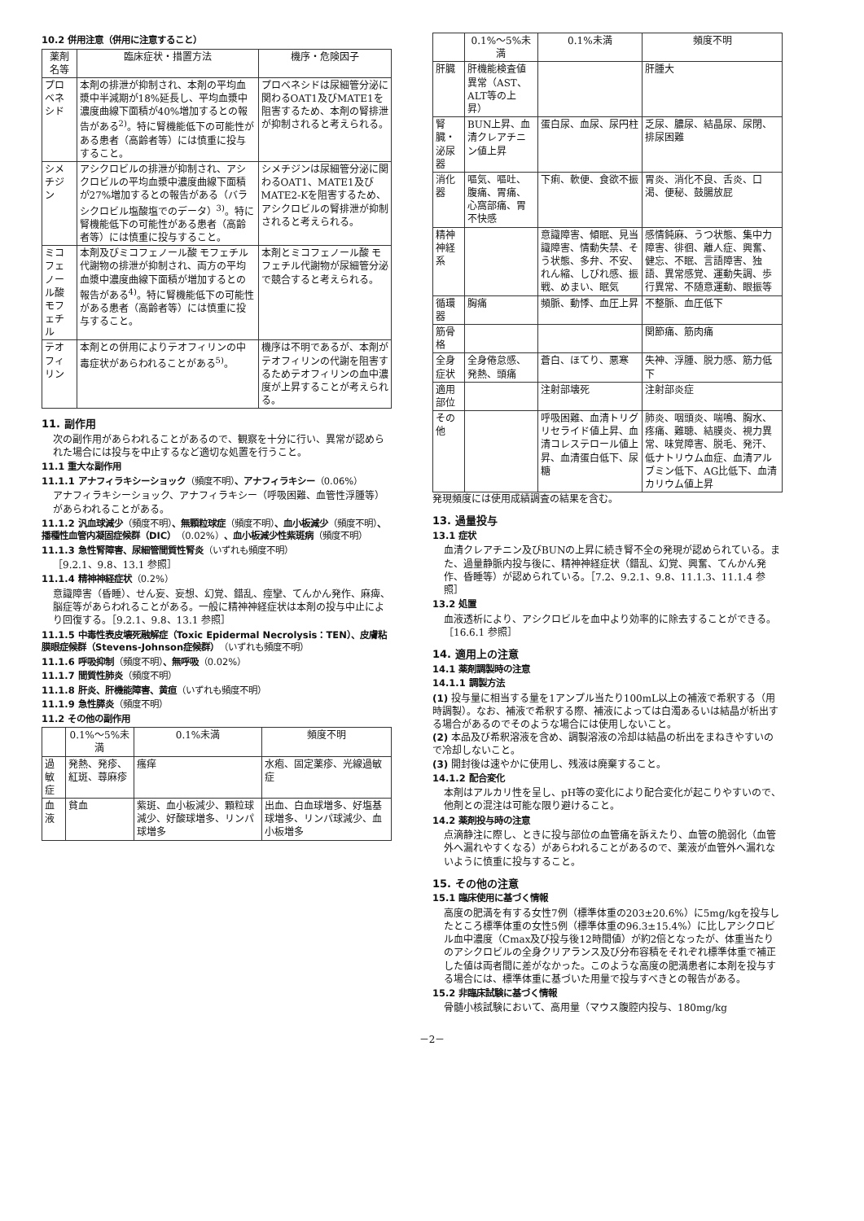10.2 併用注意（併用に注意すること）
| 薬剤名等 | 臨床症状・措置方法 | 機序・危険因子 |
| --- | --- | --- |
| プロベネシド | 本剤の排泄が抑制され、本剤の平均血漿中半減期が18%延長し、平均血漿中濃度曲線下面積が40%増加するとの報告がある<sup>2)</sup>。特に腎機能低下の可能性がある患者（高齢者等）には慎重に投与すること。 | プロベネシドは尿細管分泌に関わるOAT1及びMATE1を阻害するため、本剤の腎排泄が抑制されると考えられる。 |
| シメチジン | アシクロビルの排泄が抑制され、アシクロビルの平均血漿中濃度曲線下面積が27%増加するとの報告がある（バラシクロビル塩酸塩でのデータ）<sup>3)</sup>。特に腎機能低下の可能性がある患者（高齢者等）には慎重に投与すること。 | シメチジンは尿細管分泌に関わるOAT1、MATE1及びMATE2-Kを阻害するため、アシクロビルの腎排泄が抑制されると考えられる。 |
| ミコフェノール酸 モフェチル | 本剤及びミコフェノール酸 モフェチル代謝物の排泄が抑制され、両方の平均血漿中濃度曲線下面積が増加するとの報告がある<sup>4)</sup>。特に腎機能低下の可能性がある患者（高齢者等）には慎重に投与すること。 | 本剤とミコフェノール酸 モフェチル代謝物が尿細管分泌で競合すると考えられる。 |
| テオフィリン | 本剤との併用によりテオフィリンの中毒症状があらわれることがある<sup>5)</sup>。 | 機序は不明であるが、本剤がテオフィリンの代謝を阻害するためテオフィリンの血中濃度が上昇することが考えられる。 |
11. 副作用
次の副作用があらわれることがあるので、観察を十分に行い、異常が認められた場合には投与を中止するなど適切な処置を行うこと。
11.1 重大な副作用
11.1.1 アナフィラキシーショック（頻度不明）、アナフィラキシー（0.06%）
アナフィラキシーショック、アナフィラキシー（呼吸困難、血管性浮腫等）があらわれることがある。
11.1.2 汎血球減少（頻度不明）、無顆粒球症（頻度不明）、血小板減少（頻度不明）、播種性血管内凝固症候群（DIC）（0.02%）、血小板減少性紫斑病（頻度不明）
11.1.3 急性腎障害、尿細管間質性腎炎（いずれも頻度不明）
［9.2.1、9.8、13.1 参照］
11.1.4 精神神経症状（0.2%）
意識障害（昏睡）、せん妄、妄想、幻覚、錯乱、痙攣、てんかん発作、麻痺、脳症等があらわれることがある。一般に精神神経症状は本剤の投与中止により回復する。［9.2.1、9.8、13.1 参照］
11.1.5 中毒性表皮壊死融解症（Toxic Epidermal Necrolysis：TEN）、皮膚粘膜眼症候群（Stevens-Johnson症候群）（いずれも頻度不明）
11.1.6 呼吸抑制（頻度不明）、無呼吸（0.02%）
11.1.7 間質性肺炎（頻度不明）
11.1.8 肝炎、肝機能障害、黄疸（いずれも頻度不明）
11.1.9 急性膵炎（頻度不明）
11.2 その他の副作用
| | 0.1%～5%未満 | 0.1%未満 | 頻度不明 |
| --- | --- | --- | --- |
| 過敏症 | 発熱、発疹、紅斑、蕁麻疹 | 瘙痒 | 水疱、固定薬疹、光線過敏症 |
| 血液 | 貧血 | 紫斑、血小板減少、顆粒球減少、好酸球増多、リンパ球増多 | 出血、白血球増多、好塩基球増多、リンパ球減少、血小板増多 |
| | 0.1%～5%未満 | 0.1%未満 | 頻度不明 |
| --- | --- | --- | --- |
| 肝臓 | 肝機能検査値異常（AST、ALT等の上昇） | | 肝腫大 |
| 腎臓・泌尿器 | BUN上昇、血清クレアチニン値上昇 | 蛋白尿、血尿、尿円柱 | 乏尿、膿尿、結晶尿、尿閉、排尿困難 |
| 消化器 | 嘔気、嘔吐、腹痛、胃痛、心窩部痛、胃不快感 | 下痢、軟便、食欲不振 | 胃炎、消化不良、舌炎、口渇、便秘、鼓腸放屁 |
| 精神神経系 | | 意識障害、傾眠、見当識障害、情動失禁、そう状態、多弁、不安、れん縮、しびれ感、振戦、めまい、眠気 | 感情鈍麻、うつ状態、集中力障害、徘徊、離人症、興奮、健忘、不眠、言語障害、独語、異常感覚、運動失調、歩行異常、不随意運動、眼振等 |
| 循環器 | 胸痛 | 頻脈、動悸、血圧上昇 | 不整脈、血圧低下 |
| 筋骨格 | | | 関節痛、筋肉痛 |
| 全身症状 | 全身倦怠感、発熱、頭痛 | 蒼白、ほてり、悪寒 | 失神、浮腫、脱力感、筋力低下 |
| 適用部位 | | 注射部壊死 | 注射部炎症 |
| その他 | | 呼吸困難、血清トリグリセライド値上昇、血清コレステロール値上昇、血清蛋白低下、尿糖 | 肺炎、咽頭炎、喘鳴、胸水、疼痛、難聴、結膜炎、視力異常、味覚障害、脱毛、発汗、低ナトリウム血症、血清アルブミン低下、AG比低下、血清カリウム値上昇 |
発現頻度には使用成績調査の結果を含む。
13. 過量投与
13.1 症状
血清クレアチニン及びBUNの上昇に続き腎不全の発現が認められている。また、過量静脈内投与後に、精神神経症状（錯乱、幻覚、興奮、てんかん発作、昏睡等）が認められている。［7.2、9.2.1、9.8、11.1.3、11.1.4 参照］
13.2 処置
血液透析により、アシクロビルを血中より効率的に除去することができる。［16.6.1 参照］
14. 適用上の注意
14.1 薬剤調製時の注意
14.1.1 調製方法
(1) 投与量に相当する量を1アンプル当たり100mL以上の補液で希釈する（用時調製）。なお、補液で希釈する際、補液によっては白濁あるいは結晶が析出する場合があるのでそのような場合には使用しないこと。
(2) 本品及び希釈溶液を含め、調製溶液の冷却は結晶の析出をまねきやすいので冷却しないこと。
(3) 開封後は速やかに使用し、残液は廃棄すること。
14.1.2 配合変化
本剤はアルカリ性を呈し、pH等の変化により配合変化が起こりやすいので、他剤との混注は可能な限り避けること。
14.2 薬剤投与時の注意
点滴静注に際し、ときに投与部位の血管痛を訴えたり、血管の脆弱化（血管外へ漏れやすくなる）があらわれることがあるので、薬液が血管外へ漏れないように慎重に投与すること。
15. その他の注意
15.1 臨床使用に基づく情報
高度の肥満を有する女性7例（標準体重の203±20.6%）に5mg/kgを投与したところ標準体重の女性5例（標準体重の96.3±15.4%）に比しアシクロビル血中濃度（Cmax及び投与後12時間値）が約2倍となったが、体重当たりのアシクロビルの全身クリアランス及び分布容積をそれぞれ標準体重で補正した値は両者間に差がなかった。このような高度の肥満患者に本剤を投与する場合には、標準体重に基づいた用量で投与すべきとの報告がある。
15.2 非臨床試験に基づく情報
骨髄小核試験において、高用量（マウス腹腔内投与、180mg/kg
－2－